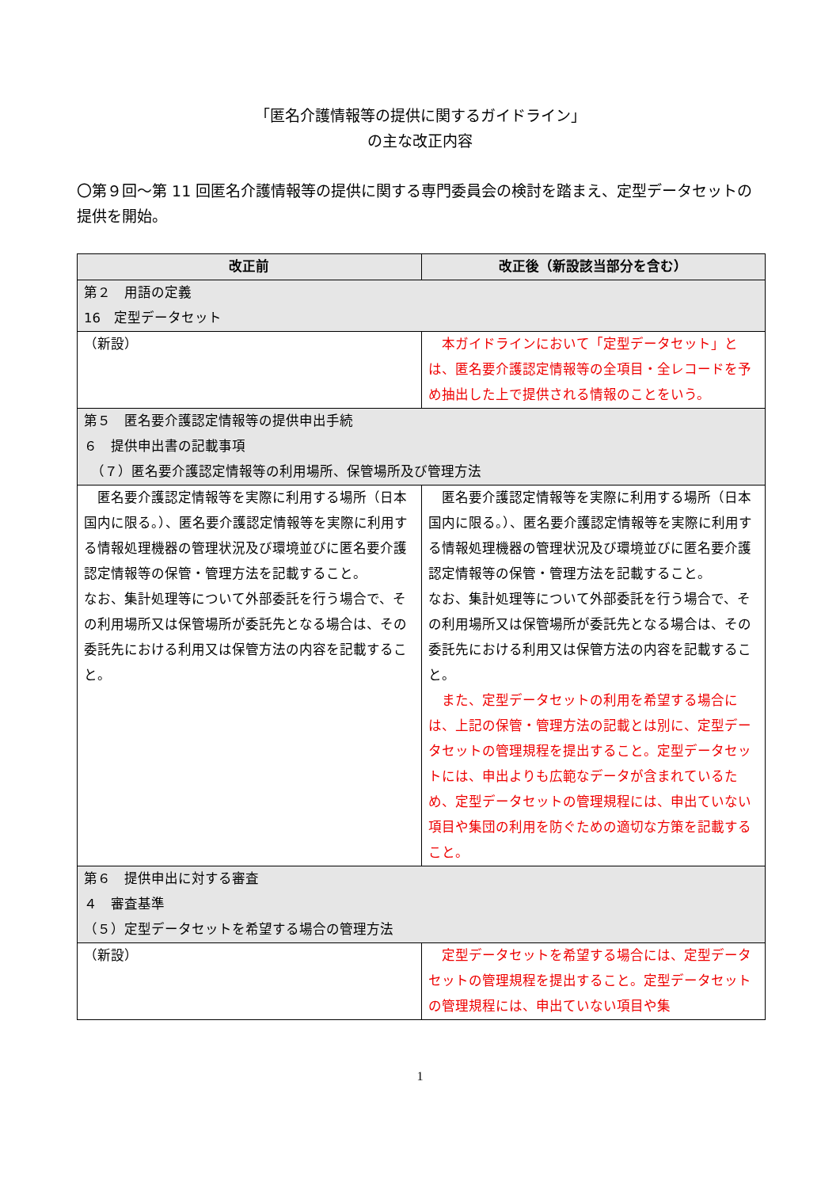「匿名介護情報等の提供に関するガイドライン」
の主な改正内容
〇第９回～第 11 回匿名介護情報等の提供に関する専門委員会の検討を踏まえ、定型データセットの提供を開始。
| 改正前 | 改正後（新設該当部分を含む） |
| --- | --- |
| 第２ 用語の定義 16 定型データセット | |
| （新設） | 本ガイドラインにおいて「定型データセット」とは、匿名要介護認定情報等の全項目・全レコードを予め抽出した上で提供される情報のことをいう。 |
| 第５ 匿名要介護認定情報等の提供申出手続 ６ 提供申出書の記載事項 （７）匿名要介護認定情報等の利用場所、保管場所及び管理方法 | |
| 匿名要介護認定情報等を実際に利用する場所（日本国内に限る。）、匿名要介護認定情報等を実際に利用する情報処理機器の管理状況及び環境並びに匿名要介護認定情報等の保管・管理方法を記載すること。 なお、集計処理等について外部委託を行う場合で、その利用場所又は保管場所が委託先となる場合は、その委託先における利用又は保管方法の内容を記載すること。 | 匿名要介護認定情報等を実際に利用する場所（日本国内に限る。）、匿名要介護認定情報等を実際に利用する情報処理機器の管理状況及び環境並びに匿名要介護認定情報等の保管・管理方法を記載すること。 なお、集計処理等について外部委託を行う場合で、その利用場所又は保管場所が委託先となる場合は、その委託先における利用又は保管方法の内容を記載すること。 また、定型データセットの利用を希望する場合には、上記の保管・管理方法の記載とは別に、定型データセットの管理規程を提出すること。定型データセットには、申出よりも広範なデータが含まれているため、定型データセットの管理規程には、申出ていない項目や集団の利用を防ぐための適切な方策を記載すること。 |
| 第６ 提供申出に対する審査 ４ 審査基準 （５）定型データセットを希望する場合の管理方法 | |
| （新設） | 定型データセットを希望する場合には、定型データセットの管理規程を提出すること。定型データセットの管理規程には、申出ていない項目や集 |
1